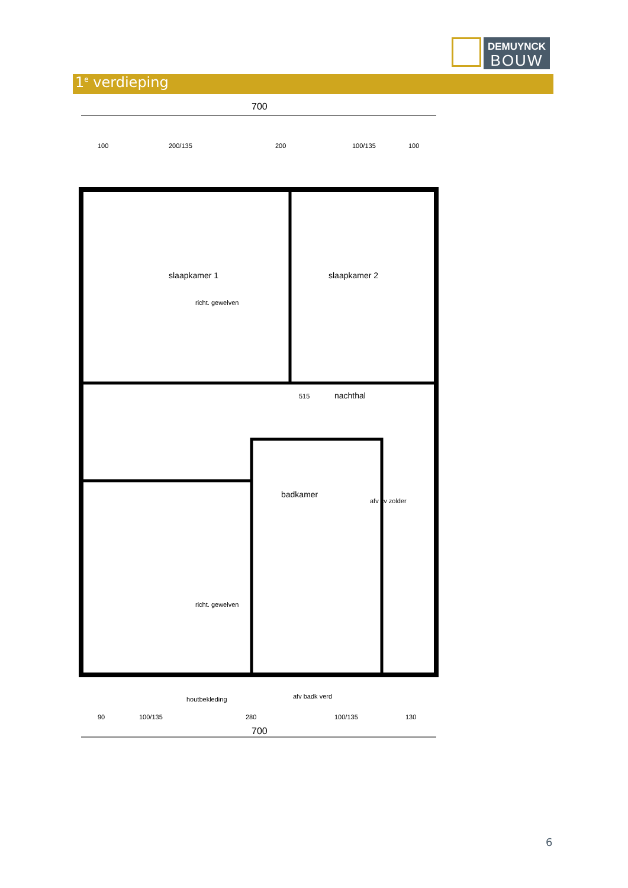DEMUYNCK
BOUW
1<sup>e</sup> verdieping
700
100
200/135
200
100/135
100
slaapkamer 1
slaapkamer 2
richt. gewelven
nachthal
515
badkamer
afv cv zolder
richt. gewelven
houtbekleding
afv badk verd
90
100/135
280
100/135
130
700
6